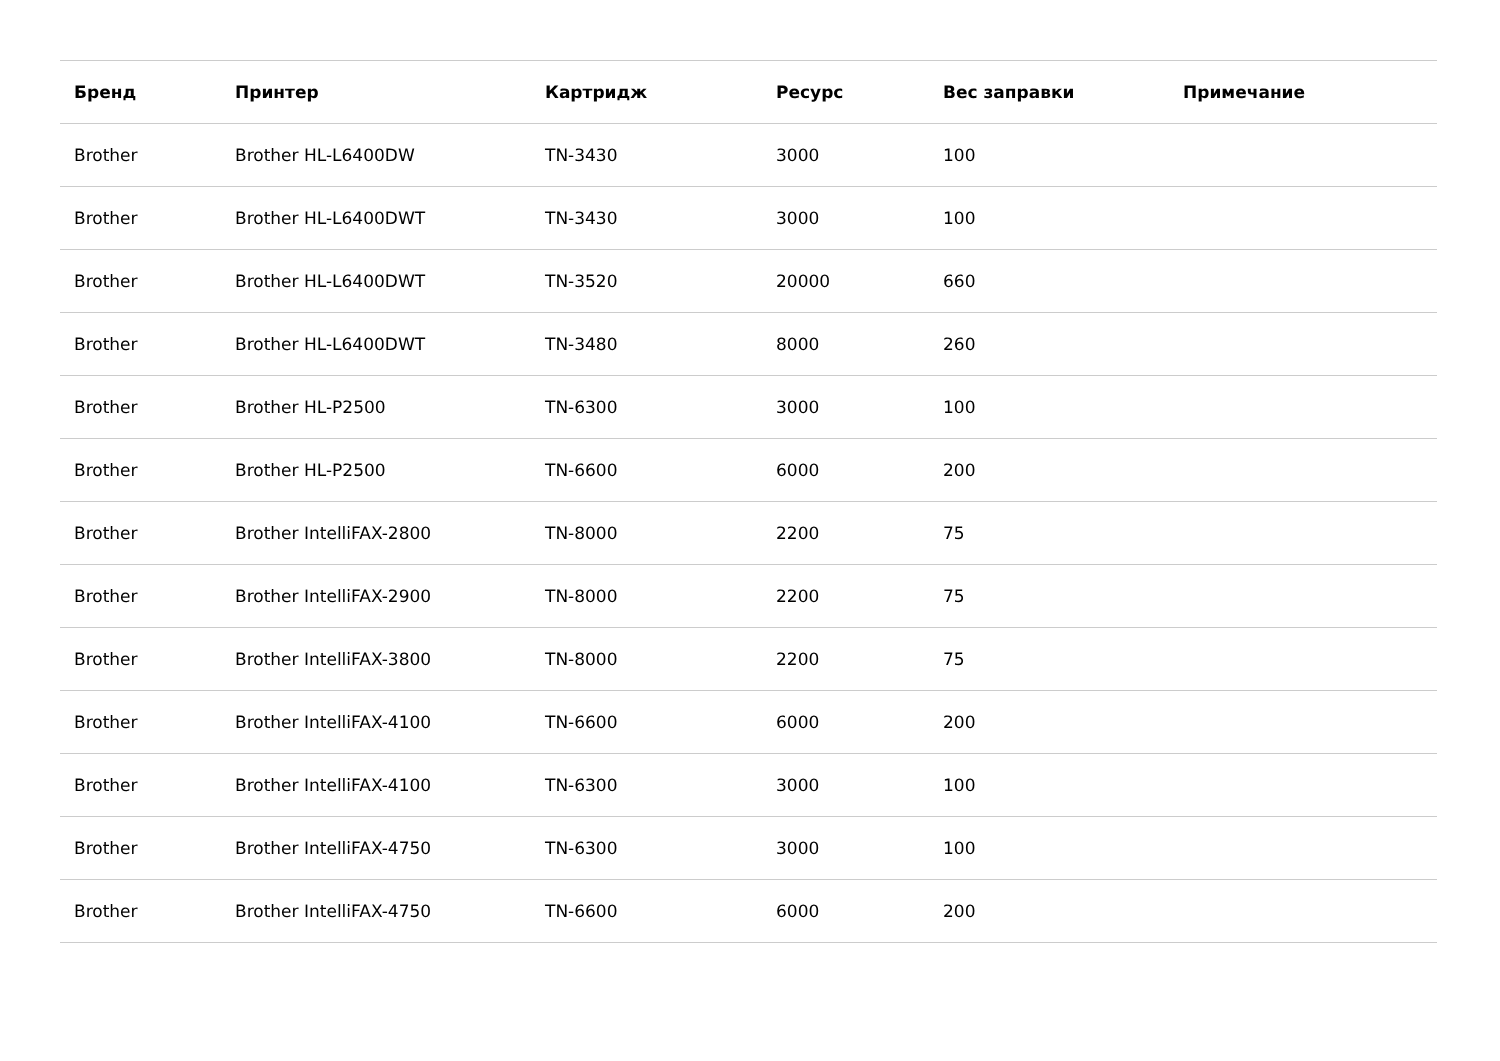| Бренд | Принтер | Картридж | Ресурс | Вес заправки | Примечание |
| --- | --- | --- | --- | --- | --- |
| Brother | Brother HL-L6400DW | TN-3430 | 3000 | 100 | |
| Brother | Brother HL-L6400DWT | TN-3430 | 3000 | 100 | |
| Brother | Brother HL-L6400DWT | TN-3520 | 20000 | 660 | |
| Brother | Brother HL-L6400DWT | TN-3480 | 8000 | 260 | |
| Brother | Brother HL-P2500 | TN-6300 | 3000 | 100 | |
| Brother | Brother HL-P2500 | TN-6600 | 6000 | 200 | |
| Brother | Brother IntelliFAX-2800 | TN-8000 | 2200 | 75 | |
| Brother | Brother IntelliFAX-2900 | TN-8000 | 2200 | 75 | |
| Brother | Brother IntelliFAX-3800 | TN-8000 | 2200 | 75 | |
| Brother | Brother IntelliFAX-4100 | TN-6600 | 6000 | 200 | |
| Brother | Brother IntelliFAX-4100 | TN-6300 | 3000 | 100 | |
| Brother | Brother IntelliFAX-4750 | TN-6300 | 3000 | 100 | |
| Brother | Brother IntelliFAX-4750 | TN-6600 | 6000 | 200 | |